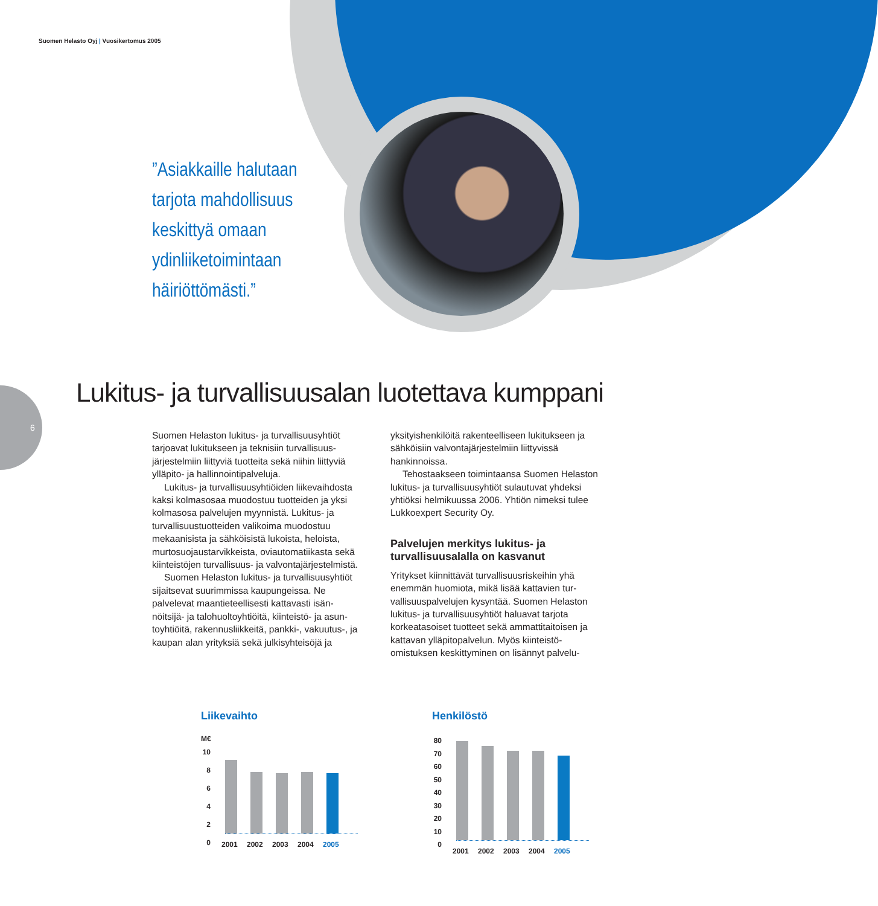Suomen Helasto Oyj | Vuosikertomus 2005
”Asiakkaille halutaan
tarjota mahdollisuus
keskittyä omaan
ydinliiketoimintaan
häiriöttömästi.”
6
Lukitus- ja turvallisuusalan luotettava kumppani
Suomen Helaston lukitus- ja turvallisuusyhtiöt tarjoavat lukitukseen ja teknisiin turvallisuus­järjestelmiin liittyviä tuotteita sekä niihin liittyviä ylläpito- ja hallinnointipalveluja.
Lukitus- ja turvallisuusyhtiöiden liikevaih­dosta kaksi kolmasosaa muodostuu tuotteiden ja yksi kolmasosa palvelujen myynnistä. Lukitus- ja turvallisuustuotteiden valikoima muodostuu mekaanisista ja sähköisistä lukoista, heloista, murtosuojaustarvikkeista, oviautomatiikasta sekä kiinteistöjen turvallisuus- ja valvonta­järjestelmistä.
Suomen Helaston lukitus- ja turvallisuus­yhtiöt sijaitsevat suurimmissa kaupungeissa. Ne palvelevat maantieteellisesti kattavasti isän­nöitsijä- ja talohuoltoyhtiöitä, kiinteistö- ja asun­toyhtiöitä, rakennusliikkeitä, pankki-, vakuutus-, ja kaupan alan yrityksiä sekä julkisyhteisöjä ja yksityishenkilöitä rakenteelliseen lukitukseen ja sähköisiin valvontajärjestelmiin liittyvissä hankinnoissa.
Tehostaakseen toimintaansa Suomen Helas­ton lukitus- ja turvallisuusyhtiöt sulautuvat yhdeksi yhtiöksi helmikuussa 2006. Yhtiön nimeksi tulee Lukkoexpert Security Oy.
Palvelujen merkitys lukitus- ja turvallisuusalalla on kasvanut
Yritykset kiinnittävät turvallisuusriskeihin yhä enemmän huomiota, mikä lisää kattavien tur­vallisuuspalvelujen kysyntää. Suomen Helaston lukitus- ja turvallisuusyhtiöt haluavat tarjota korkeatasoiset tuotteet sekä ammattitaitoisen ja kattavan ylläpitopalvelun. Myös kiinteistö­omistuksen keskittyminen on lisännyt palvelu-
Liikevaihto
M€
10
8
6
4
2
0
2001 2002 2003 2004 2005
Henkilöstö
80
70
60
50
40
30
20
10
0
2001 2002 2003 2004 2005